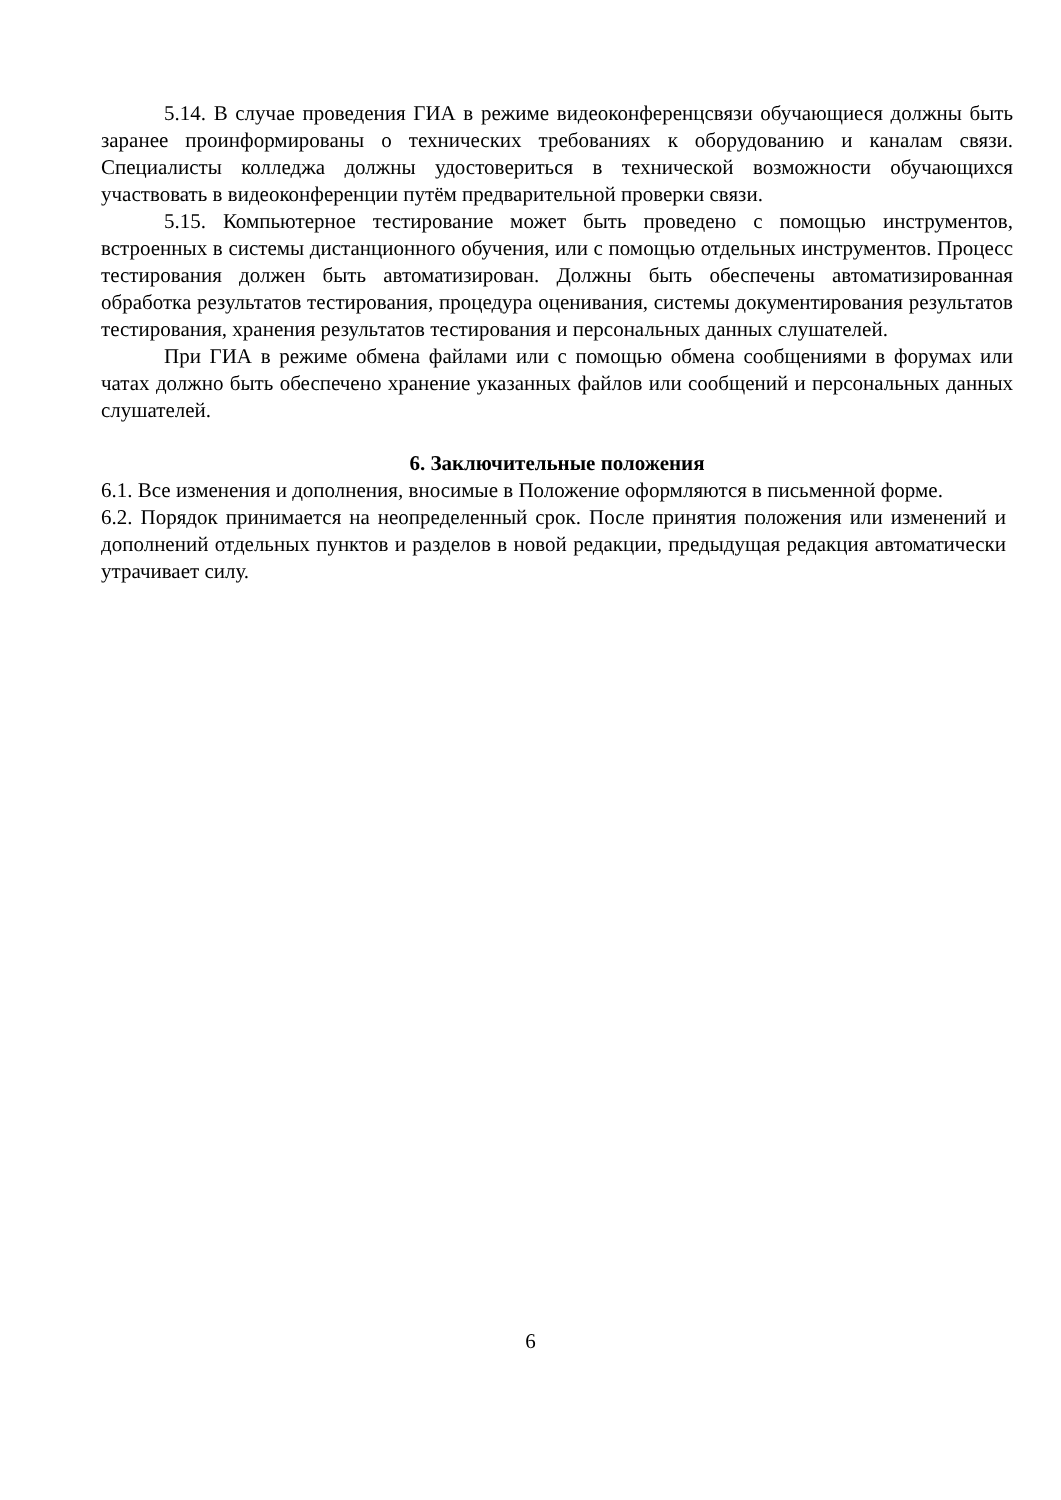5.14. В случае проведения ГИА в режиме видеоконференцсвязи обучающиеся должны быть заранее проинформированы о технических требованиях к оборудованию и каналам связи. Специалисты колледжа должны удостовериться в технической возможности обучающихся участвовать в видеоконференции путём предварительной проверки связи.
5.15. Компьютерное тестирование может быть проведено с помощью инструментов, встроенных в системы дистанционного обучения, или с помощью отдельных инструментов. Процесс тестирования должен быть автоматизирован. Должны быть обеспечены автоматизированная обработка результатов тестирования, процедура оценивания, системы документирования результатов тестирования, хранения результатов тестирования и персональных данных слушателей.
При ГИА в режиме обмена файлами или с помощью обмена сообщениями в форумах или чатах должно быть обеспечено хранение указанных файлов или сообщений и персональных данных слушателей.
6. Заключительные положения
6.1. Все изменения и дополнения, вносимые в Положение оформляются в письменной форме.
6.2. Порядок принимается на неопределенный срок. После принятия положения или изменений и дополнений отдельных пунктов и разделов в новой редакции, предыдущая редакция автоматически утрачивает силу.
6